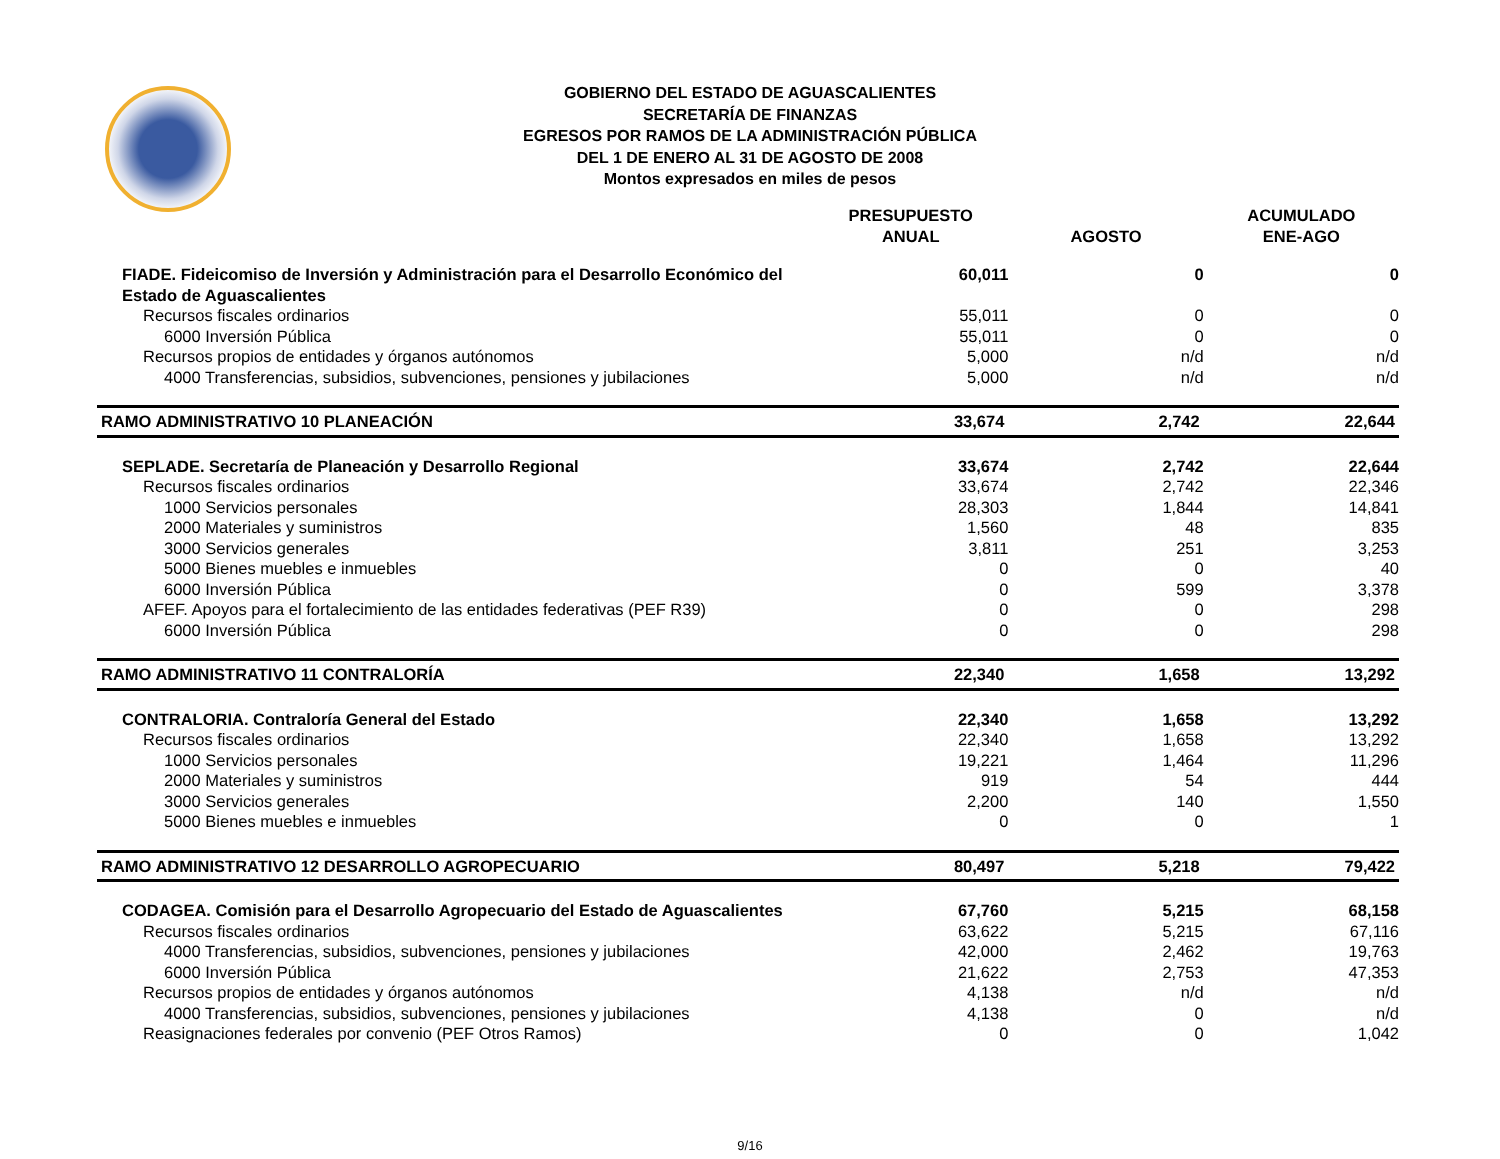GOBIERNO DEL ESTADO DE AGUASCALIENTES
SECRETARÍA DE FINANZAS
EGRESOS POR RAMOS DE LA ADMINISTRACIÓN PÚBLICA
DEL 1 DE ENERO AL 31 DE AGOSTO DE 2008
Montos expresados en miles de pesos
| | PRESUPUESTO ANUAL | AGOSTO | ACUMULADO ENE-AGO |
| --- | --- | --- | --- |
| FIADE. Fideicomiso de Inversión y Administración para el Desarrollo Económico del Estado de Aguascalientes | 60,011 | 0 | 0 |
| Recursos fiscales ordinarios | 55,011 | 0 | 0 |
| 6000 Inversión Pública | 55,011 | 0 | 0 |
| Recursos propios de entidades y órganos autónomos | 5,000 | n/d | n/d |
| 4000 Transferencias, subsidios, subvenciones, pensiones y jubilaciones | 5,000 | n/d | n/d |
| RAMO ADMINISTRATIVO 10 PLANEACIÓN | 33,674 | 2,742 | 22,644 |
| SEPLADE. Secretaría de Planeación y Desarrollo Regional | 33,674 | 2,742 | 22,644 |
| Recursos fiscales ordinarios | 33,674 | 2,742 | 22,346 |
| 1000 Servicios personales | 28,303 | 1,844 | 14,841 |
| 2000 Materiales y suministros | 1,560 | 48 | 835 |
| 3000 Servicios generales | 3,811 | 251 | 3,253 |
| 5000 Bienes muebles e inmuebles | 0 | 0 | 40 |
| 6000 Inversión Pública | 0 | 599 | 3,378 |
| AFEF. Apoyos para el fortalecimiento de las entidades federativas (PEF R39) | 0 | 0 | 298 |
| 6000 Inversión Pública | 0 | 0 | 298 |
| RAMO ADMINISTRATIVO 11 CONTRALORÍA | 22,340 | 1,658 | 13,292 |
| CONTRALORIA. Contraloría General del Estado | 22,340 | 1,658 | 13,292 |
| Recursos fiscales ordinarios | 22,340 | 1,658 | 13,292 |
| 1000 Servicios personales | 19,221 | 1,464 | 11,296 |
| 2000 Materiales y suministros | 919 | 54 | 444 |
| 3000 Servicios generales | 2,200 | 140 | 1,550 |
| 5000 Bienes muebles e inmuebles | 0 | 0 | 1 |
| RAMO ADMINISTRATIVO 12 DESARROLLO AGROPECUARIO | 80,497 | 5,218 | 79,422 |
| CODAGEA. Comisión para el Desarrollo Agropecuario del Estado de Aguascalientes | 67,760 | 5,215 | 68,158 |
| Recursos fiscales ordinarios | 63,622 | 5,215 | 67,116 |
| 4000 Transferencias, subsidios, subvenciones, pensiones y jubilaciones | 42,000 | 2,462 | 19,763 |
| 6000 Inversión Pública | 21,622 | 2,753 | 47,353 |
| Recursos propios de entidades y órganos autónomos | 4,138 | n/d | n/d |
| 4000 Transferencias, subsidios, subvenciones, pensiones y jubilaciones | 4,138 | 0 | n/d |
| Reasignaciones federales por convenio (PEF Otros Ramos) | 0 | 0 | 1,042 |
9/16